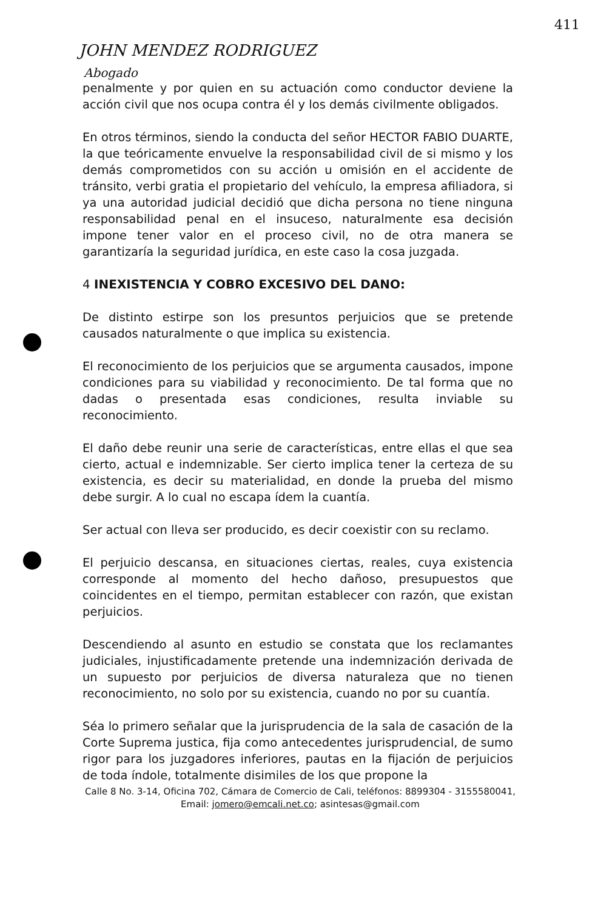411
JOHN MENDEZ RODRIGUEZ
Abogado
penalmente y por quien en su actuación como conductor deviene la acción civil que nos ocupa contra él y los demás civilmente obligados.
En otros términos, siendo la conducta del señor HECTOR FABIO DUARTE, la que teóricamente envuelve la responsabilidad civil de si mismo y los demás comprometidos con su acción u omisión en el accidente de tránsito, verbi gratia el propietario del vehículo, la empresa afiliadora, si ya una autoridad judicial decidió que dicha persona no tiene ninguna responsabilidad penal en el insuceso, naturalmente esa decisión impone tener valor en el proceso civil, no de otra manera se garantizaría la seguridad jurídica, en este caso la cosa juzgada.
4 INEXISTENCIA Y COBRO EXCESIVO DEL DANO:
De distinto estirpe son los presuntos perjuicios que se pretende causados naturalmente o que implica su existencia.
El reconocimiento de los perjuicios que se argumenta causados, impone condiciones para su viabilidad y reconocimiento. De tal forma que no dadas o presentada esas condiciones, resulta inviable su reconocimiento.
El daño debe reunir una serie de características, entre ellas el que sea cierto, actual e indemnizable. Ser cierto implica tener la certeza de su existencia, es decir su materialidad, en donde la prueba del mismo debe surgir. A lo cual no escapa ídem la cuantía.
Ser actual con lleva ser producido, es decir coexistir con su reclamo.
El perjuicio descansa, en situaciones ciertas, reales, cuya existencia corresponde al momento del hecho dañoso, presupuestos que coincidentes en el tiempo, permitan establecer con razón, que existan perjuicios.
Descendiendo al asunto en estudio se constata que los reclamantes judiciales, injustificadamente pretende una indemnización derivada de un supuesto por perjuicios de diversa naturaleza que no tienen reconocimiento, no solo por su existencia, cuando no por su cuantía.
Séa lo primero señalar que la jurisprudencia de la sala de casación de la Corte Suprema justica, fija como antecedentes jurisprudencial, de sumo rigor para los juzgadores inferiores, pautas en la fijación de perjuicios de toda índole, totalmente disimiles de los que propone la
Calle 8 No. 3-14, Oficina 702, Cámara de Comercio de Cali, teléfonos: 8899304 - 3155580041, Email: jomero@emcali.net.co; asintesas@gmail.com